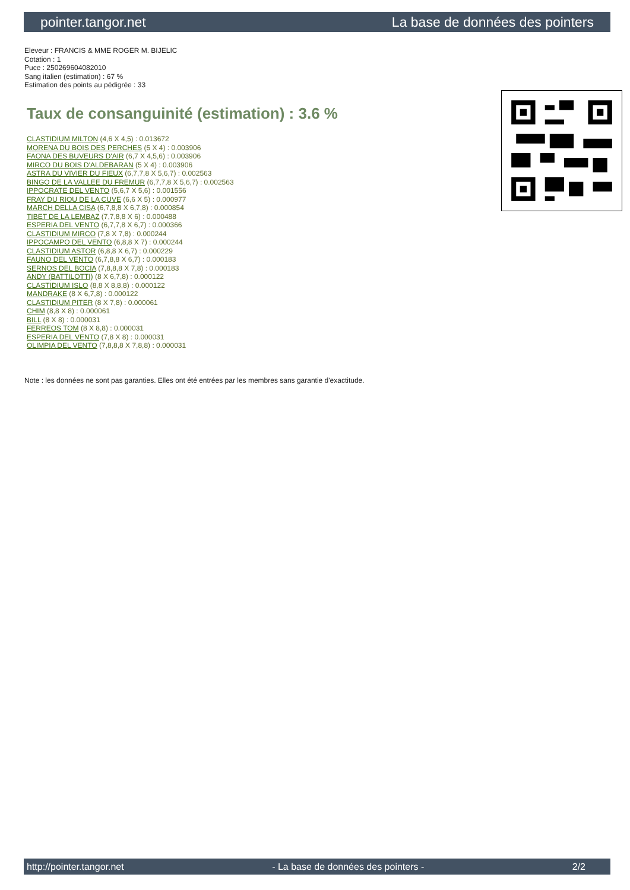pointer.tangor.net La base de données des pointers
Eleveur : FRANCIS & MME ROGER M. BIJELIC
Cotation : 1
Puce : 250269604082010
Sang italien (estimation) : 67 %
Estimation des points au pédigrée : 33
Taux de consanguinité (estimation) : 3.6 %
CLASTIDIUM MILTON (4,6 X 4,5) : 0.013672
MORENA DU BOIS DES PERCHES (5 X 4) : 0.003906
FAONA DES BUVEURS D'AIR (6,7 X 4,5,6) : 0.003906
MIRCO DU BOIS D'ALDEBARAN (5 X 4) : 0.003906
ASTRA DU VIVIER DU FIEUX (6,7,7,8 X 5,6,7) : 0.002563
BINGO DE LA VALLEE DU FREMUR (6,7,7,8 X 5,6,7) : 0.002563
IPPOCRATE DEL VENTO (5,6,7 X 5,6) : 0.001556
FRAY DU RIOU DE LA CUVE (6,6 X 5) : 0.000977
MARCH DELLA CISA (6,7,8,8 X 6,7,8) : 0.000854
TIBET DE LA LEMBAZ (7,7,8,8 X 6) : 0.000488
ESPERIA DEL VENTO (6,7,7,8 X 6,7) : 0.000366
CLASTIDIUM MIRCO (7,8 X 7,8) : 0.000244
IPPOCAMPO DEL VENTO (6,8,8 X 7) : 0.000244
CLASTIDIUM ASTOR (6,8,8 X 6,7) : 0.000229
FAUNO DEL VENTO (6,7,8,8 X 6,7) : 0.000183
SERNOS DEL BOCIA (7,8,8,8 X 7,8) : 0.000183
ANDY (BATTILOTTI) (8 X 6,7,8) : 0.000122
CLASTIDIUM ISLO (8,8 X 8,8,8) : 0.000122
MANDRAKE (8 X 6,7,8) : 0.000122
CLASTIDIUM PITER (8 X 7,8) : 0.000061
CHIM (8,8 X 8) : 0.000061
BILL (8 X 8) : 0.000031
FERREOS TOM (8 X 8,8) : 0.000031
ESPERIA DEL VENTO (7,8 X 8) : 0.000031
OLIMPIA DEL VENTO (7,8,8,8 X 7,8,8) : 0.000031
Note : les données ne sont pas garanties. Elles ont été entrées par les membres sans garantie d'exactitude.
http://pointer.tangor.net - La base de données des pointers - 2/2